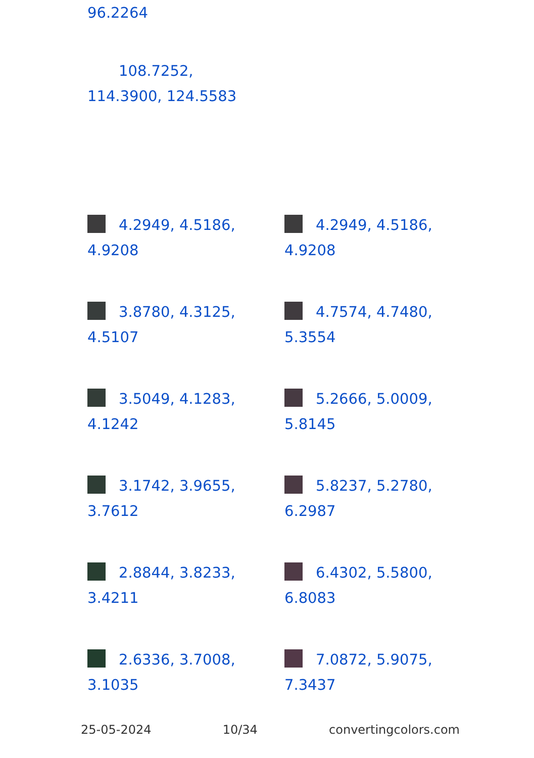96.2264
108.7252,
114.3900, 124.5583
4.2949, 4.5186, 4.9208
4.2949, 4.5186, 4.9208
3.8780, 4.3125, 4.5107
4.7574, 4.7480, 5.3554
3.5049, 4.1283, 4.1242
5.2666, 5.0009, 5.8145
3.1742, 3.9655, 3.7612
5.8237, 5.2780, 6.2987
2.8844, 3.8233, 3.4211
6.4302, 5.5800, 6.8083
2.6336, 3.7008, 3.1035
7.0872, 5.9075, 7.3437
25-05-2024 10/34 convertingcolors.com